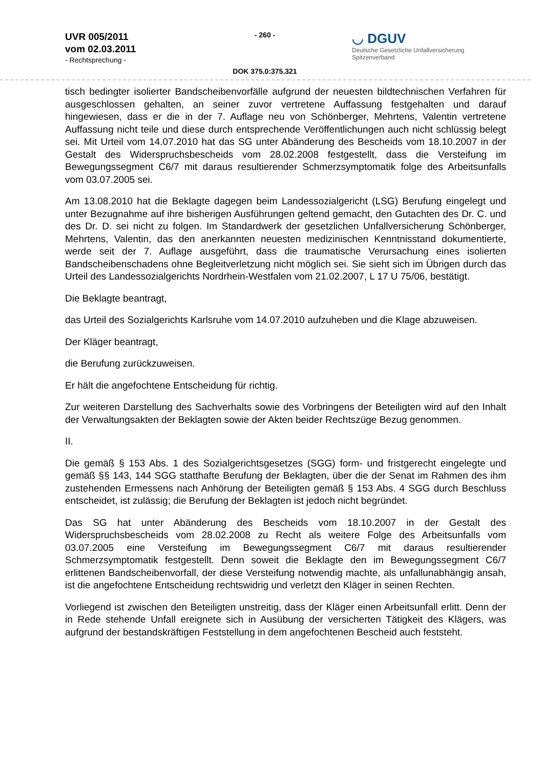UVR 005/2011
vom 02.03.2011
- Rechtsprechung -
- 260 -
DOK 375.0:375.321
◡ DGUV
Deutsche Gesetzliche Unfallversicherung
Spitzenverband
tisch bedingter isolierter Bandscheibenvorfälle aufgrund der neuesten bildtechnischen Verfahren für ausgeschlossen gehalten, an seiner zuvor vertretene Auffassung festgehalten und darauf hingewiesen, dass er die in der 7. Auflage neu von Schönberger, Mehrtens, Valentin vertretene Auffassung nicht teile und diese durch entsprechende Veröffentlichungen auch nicht schlüssig belegt sei. Mit Urteil vom 14.07.2010 hat das SG unter Abänderung des Bescheids vom 18.10.2007 in der Gestalt des Widerspruchsbescheids vom 28.02.2008 festgestellt, dass die Versteifung im Bewegungssegment C6/7 mit daraus resultierender Schmerzsymptomatik folge des Arbeitsunfalls vom 03.07.2005 sei.
Am 13.08.2010 hat die Beklagte dagegen beim Landessozialgericht (LSG) Berufung eingelegt und unter Bezugnahme auf ihre bisherigen Ausführungen geltend gemacht, den Gutachten des Dr. C. und des Dr. D. sei nicht zu folgen. Im Standardwerk der gesetzlichen Unfallversicherung Schönberger, Mehrtens, Valentin, das den anerkannten neuesten medizinischen Kenntnisstand dokumentierte, werde seit der 7. Auflage ausgeführt, dass die traumatische Verursachung eines isolierten Bandscheibenschadens ohne Begleitverletzung nicht möglich sei. Sie sieht sich im Übrigen durch das Urteil des Landessozialgerichts Nordrhein-Westfalen vom 21.02.2007, L 17 U 75/06, bestätigt.
Die Beklagte beantragt,
das Urteil des Sozialgerichts Karlsruhe vom 14.07.2010 aufzuheben und die Klage abzuweisen.
Der Kläger beantragt,
die Berufung zurückzuweisen.
Er hält die angefochtene Entscheidung für richtig.
Zur weiteren Darstellung des Sachverhalts sowie des Vorbringens der Beteiligten wird auf den Inhalt der Verwaltungsakten der Beklagten sowie der Akten beider Rechtszüge Bezug genommen.
II.
Die gemäß § 153 Abs. 1 des Sozialgerichtsgesetzes (SGG) form- und fristgerecht eingelegte und gemäß §§ 143, 144 SGG statthafte Berufung der Beklagten, über die der Senat im Rahmen des ihm zustehenden Ermessens nach Anhörung der Beteiligten gemäß § 153 Abs. 4 SGG durch Beschluss entscheidet, ist zulässig; die Berufung der Beklagten ist jedoch nicht begründet.
Das SG hat unter Abänderung des Bescheids vom 18.10.2007 in der Gestalt des Widerspruchsbescheids vom 28.02.2008 zu Recht als weitere Folge des Arbeitsunfalls vom 03.07.2005 eine Versteifung im Bewegungssegment C6/7 mit daraus resultierender Schmerzsymptomatik festgestellt. Denn soweit die Beklagte den im Bewegungssegment C6/7 erlittenen Bandscheibenvorfall, der diese Versteifung notwendig machte, als unfallunabhängig ansah, ist die angefochtene Entscheidung rechtswidrig und verletzt den Kläger in seinen Rechten.
Vorliegend ist zwischen den Beteiligten unstreitig, dass der Kläger einen Arbeitsunfall erlitt. Denn der in Rede stehende Unfall ereignete sich in Ausübung der versicherten Tätigkeit des Klägers, was aufgrund der bestandskräftigen Feststellung in dem angefochtenen Bescheid auch feststeht.